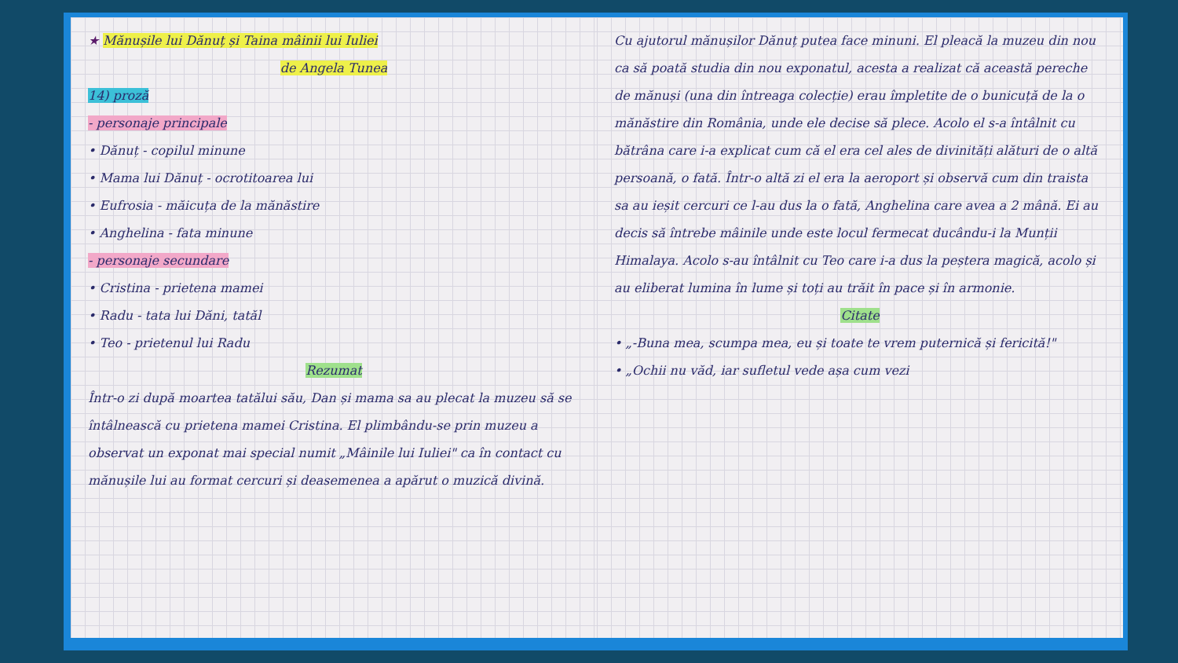★ Mănușile lui Dănuț și Taina mâinii lui Iuliei
de Angela Tunea
14) proză
- personaje principale
• Dănuț - copilul minune
• Mama lui Dănuț - ocrotitoarea lui
• Eufrosia - măicuța de la mănăstire
• Anghelina - fata minune
- personaje secundare
• Cristina - prietena mamei
• Radu - tata lui Dăni, tatăl
• Teo - prietenul lui Radu
Rezumat
Într-o zi după moartea tatălui său, Dan și mama sa au plecat la muzeu să se întâlnească cu prietena mamei Cristina. El plimbându-se prin muzeu a observat un exponat mai special numit „Mâinile lui Iuliei" ca în contact cu mănușile lui au format cercuri și deasemenea a apărut o muzică divină.
Cu ajutorul mănușilor Dănuț putea face minuni. El pleacă la muzeu din nou ca să poată studia din nou exponatul, acesta a realizat că această pereche de mănuși (una din întreaga colecție) erau împletite de o bunicuță de la o mănăstire din România, unde ele decise să plece. Acolo el s-a întâlnit cu bătrâna care i-a explicat cum că el era cel ales de divinități alături de o altă persoană, o fată. Într-o altă zi el era la aeroport și observă cum din traista sa au ieșit cercuri ce l-au dus la o fată, Anghelina care avea a 2 mână. Ei au decis să întrebe mâinile unde este locul fermecat ducându-i la Munții Himalaya. Acolo s-au întâlnit cu Teo care i-a dus la peștera magică, acolo și au eliberat lumina în lume și toți au trăit în pace și în armonie.
Citate
• „-Buna mea, scumpa mea, eu și toate te vrem puternică și fericită!"
• „Ochii nu văd, iar sufletul vede așa cum vezi